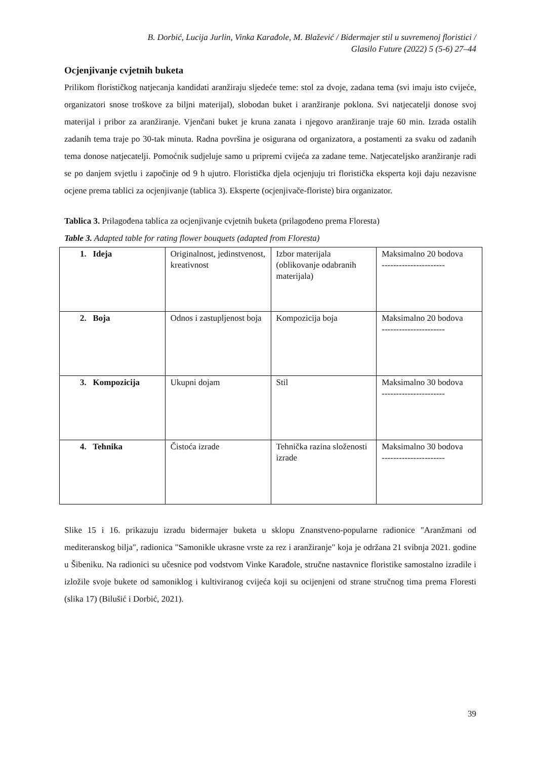B. Dorbić, Lucija Jurlin, Vinka Karađole, M. Blažević / Bidermajer stil u suvremenoj floristici /
Glasilo Future (2022) 5 (5-6) 27–44
Ocjenjivanje cvjetnih buketa
Prilikom florističkog natjecanja kandidati aranžiraju sljedeće teme: stol za dvoje, zadana tema (svi imaju isto cvijeće, organizatori snose troškove za biljni materijal), slobodan buket i aranžiranje poklona. Svi natjecatelji donose svoj materijal i pribor za aranžiranje. Vjenčani buket je kruna zanata i njegovo aranžiranje traje 60 min. Izrada ostalih zadanih tema traje po 30-tak minuta. Radna površina je osigurana od organizatora, a postamenti za svaku od zadanih tema donose natjecatelji. Pomoćnik sudjeluje samo u pripremi cvijeća za zadane teme. Natjecateljsko aranžiranje radi se po danjem svjetlu i započinje od 9 h ujutro. Floristička djela ocjenjuju tri floristička eksperta koji daju nezavisne ocjene prema tablici za ocjenjivanje (tablica 3). Eksperte (ocjenjivače-floriste) bira organizator.
Tablica 3. Prilagođena tablica za ocjenjivanje cvjetnih buketa (prilagođeno prema Floresta)
Table 3. Adapted table for rating flower bouquets (adapted from Floresta)
| 1. Ideja | Originalnost, jedinstvenost, kreativnost | Izbor materijala (oblikovanje odabranih materijala) | Maksimalno 20 bodova ---------------------- |
| 2. Boja | Odnos i zastupljenost boja | Kompozicija boja | Maksimalno 20 bodova ---------------------- |
| 3. Kompozicija | Ukupni dojam | Stil | Maksimalno 30 bodova ---------------------- |
| 4. Tehnika | Čistoća izrade | Tehnička razina složenosti izrade | Maksimalno 30 bodova ---------------------- |
Slike 15 i 16. prikazuju izradu bidermajer buketa u sklopu Znanstveno-popularne radionice "Aranžmani od mediteranskog bilja", radionica "Samonikle ukrasne vrste za rez i aranžiranje" koja je održana 21 svibnja 2021. godine u Šibeniku. Na radionici su učesnice pod vodstvom Vinke Karađole, stručne nastavnice floristike samostalno izradile i izložile svoje bukete od samoniklog i kultiviranog cvijeća koji su ocijenjeni od strane stručnog tima prema Floresti (slika 17) (Bilušić i Dorbić, 2021).
39